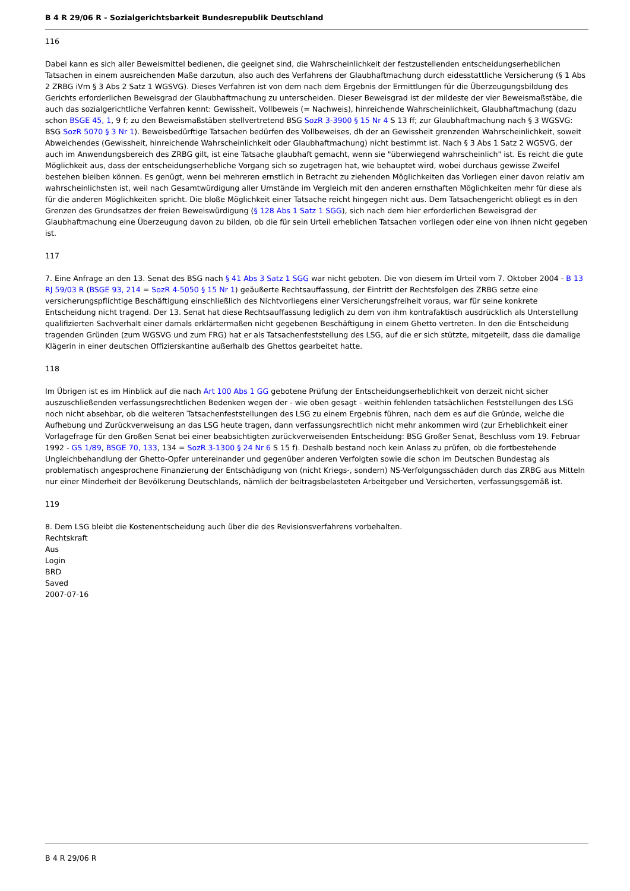B 4 R 29/06 R - Sozialgerichtsbarkeit Bundesrepublik Deutschland
116
Dabei kann es sich aller Beweismittel bedienen, die geeignet sind, die Wahrscheinlichkeit der festzustellenden entscheidungserheblichen Tatsachen in einem ausreichenden Maße darzutun, also auch des Verfahrens der Glaubhaftmachung durch eidesstattliche Versicherung (§ 1 Abs 2 ZRBG iVm § 3 Abs 2 Satz 1 WGSVG). Dieses Verfahren ist von dem nach dem Ergebnis der Ermittlungen für die Überzeugungsbildung des Gerichts erforderlichen Beweisgrad der Glaubhaftmachung zu unterscheiden. Dieser Beweisgrad ist der mildeste der vier Beweismaßstäbe, die auch das sozialgerichtliche Verfahren kennt: Gewissheit, Vollbeweis (= Nachweis), hinreichende Wahrscheinlichkeit, Glaubhaftmachung (dazu schon BSGE 45, 1, 9 f; zu den Beweismaßstäben stellvertretend BSG SozR 3-3900 § 15 Nr 4 S 13 ff; zur Glaubhaftmachung nach § 3 WGSVG: BSG SozR 5070 § 3 Nr 1). Beweisbedürftige Tatsachen bedürfen des Vollbeweises, dh der an Gewissheit grenzenden Wahrscheinlichkeit, soweit Abweichendes (Gewissheit, hinreichende Wahrscheinlichkeit oder Glaubhaftmachung) nicht bestimmt ist. Nach § 3 Abs 1 Satz 2 WGSVG, der auch im Anwendungsbereich des ZRBG gilt, ist eine Tatsache glaubhaft gemacht, wenn sie "überwiegend wahrscheinlich" ist. Es reicht die gute Möglichkeit aus, dass der entscheidungserhebliche Vorgang sich so zugetragen hat, wie behauptet wird, wobei durchaus gewisse Zweifel bestehen bleiben können. Es genügt, wenn bei mehreren ernstlich in Betracht zu ziehenden Möglichkeiten das Vorliegen einer davon relativ am wahrscheinlichsten ist, weil nach Gesamtwürdigung aller Umstände im Vergleich mit den anderen ernsthaften Möglichkeiten mehr für diese als für die anderen Möglichkeiten spricht. Die bloße Möglichkeit einer Tatsache reicht hingegen nicht aus. Dem Tatsachengericht obliegt es in den Grenzen des Grundsatzes der freien Beweiswürdigung (§ 128 Abs 1 Satz 1 SGG), sich nach dem hier erforderlichen Beweisgrad der Glaubhaftmachung eine Überzeugung davon zu bilden, ob die für sein Urteil erheblichen Tatsachen vorliegen oder eine von ihnen nicht gegeben ist.
117
7. Eine Anfrage an den 13. Senat des BSG nach § 41 Abs 3 Satz 1 SGG war nicht geboten. Die von diesem im Urteil vom 7. Oktober 2004 - B 13 RJ 59/03 R (BSGE 93, 214 = SozR 4-5050 § 15 Nr 1) geäußerte Rechtsauffassung, der Eintritt der Rechtsfolgen des ZRBG setze eine versicherungspflichtige Beschäftigung einschließlich des Nichtvorliegens einer Versicherungsfreiheit voraus, war für seine konkrete Entscheidung nicht tragend. Der 13. Senat hat diese Rechtsauffassung lediglich zu dem von ihm kontrafaktisch ausdrücklich als Unterstellung qualifizierten Sachverhalt einer damals erklärtermaßen nicht gegebenen Beschäftigung in einem Ghetto vertreten. In den die Entscheidung tragenden Gründen (zum WGSVG und zum FRG) hat er als Tatsachenfeststellung des LSG, auf die er sich stützte, mitgeteilt, dass die damalige Klägerin in einer deutschen Offizierskantine außerhalb des Ghettos gearbeitet hatte.
118
Im Übrigen ist es im Hinblick auf die nach Art 100 Abs 1 GG gebotene Prüfung der Entscheidungserheblichkeit von derzeit nicht sicher auszuschließenden verfassungsrechtlichen Bedenken wegen der - wie oben gesagt - weithin fehlenden tatsächlichen Feststellungen des LSG noch nicht absehbar, ob die weiteren Tatsachenfeststellungen des LSG zu einem Ergebnis führen, nach dem es auf die Gründe, welche die Aufhebung und Zurückverweisung an das LSG heute tragen, dann verfassungsrechtlich nicht mehr ankommen wird (zur Erheblichkeit einer Vorlagefrage für den Großen Senat bei einer beabsichtigten zurückverweisenden Entscheidung: BSG Großer Senat, Beschluss vom 19. Februar 1992 - GS 1/89, BSGE 70, 133, 134 = SozR 3-1300 § 24 Nr 6 S 15 f). Deshalb bestand noch kein Anlass zu prüfen, ob die fortbestehende Ungleichbehandlung der Ghetto-Opfer untereinander und gegenüber anderen Verfolgten sowie die schon im Deutschen Bundestag als problematisch angesprochene Finanzierung der Entschädigung von (nicht Kriegs-, sondern) NS-Verfolgungsschäden durch das ZRBG aus Mitteln nur einer Minderheit der Bevölkerung Deutschlands, nämlich der beitragsbelasteten Arbeitgeber und Versicherten, verfassungsgemäß ist.
119
8. Dem LSG bleibt die Kostenentscheidung auch über die des Revisionsverfahrens vorbehalten.
Rechtskraft
Aus
Login
BRD
Saved
2007-07-16
B 4 R 29/06 R